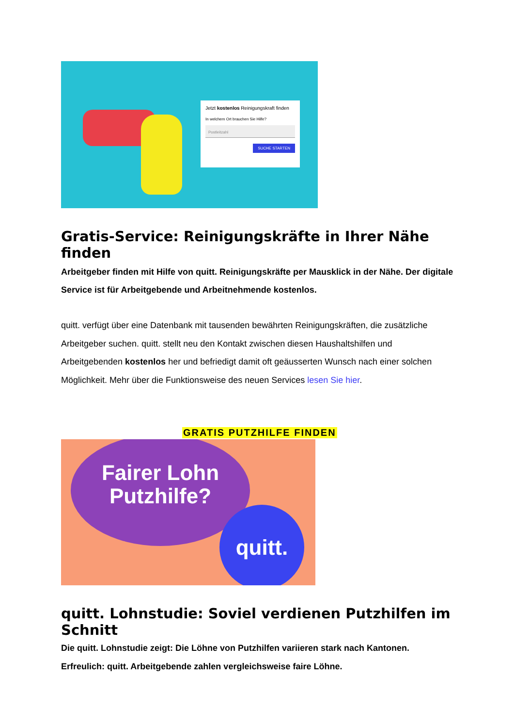Jetzt kostenlos Reinigungskraft finden
In welchem Ort brauchen Sie Hilfe?
Postleitzahl
SUCHE STARTEN
Gratis-Service: Reinigungskräfte in Ihrer Nähe finden
Arbeitgeber finden mit Hilfe von quitt. Reinigungskräfte per Mausklick in der Nähe. Der digitale Service ist für Arbeitgebende und Arbeitnehmende kostenlos.
quitt. verfügt über eine Datenbank mit tausenden bewährten Reinigungskräften, die zusätzliche Arbeitgeber suchen. quitt. stellt neu den Kontakt zwischen diesen Haushaltshilfen und Arbeitgebenden kostenlos her und befriedigt damit oft geäusserten Wunsch nach einer solchen Möglichkeit. Mehr über die Funktionsweise des neuen Services lesen Sie hier.
GRATIS PUTZHILFE FINDEN
Fairer Lohn
Putzhilfe?
quitt.
quitt. Lohnstudie: Soviel verdienen Putzhilfen im Schnitt
Die quitt. Lohnstudie zeigt: Die Löhne von Putzhilfen variieren stark nach Kantonen. Erfreulich: quitt. Arbeitgebende zahlen vergleichsweise faire Löhne.